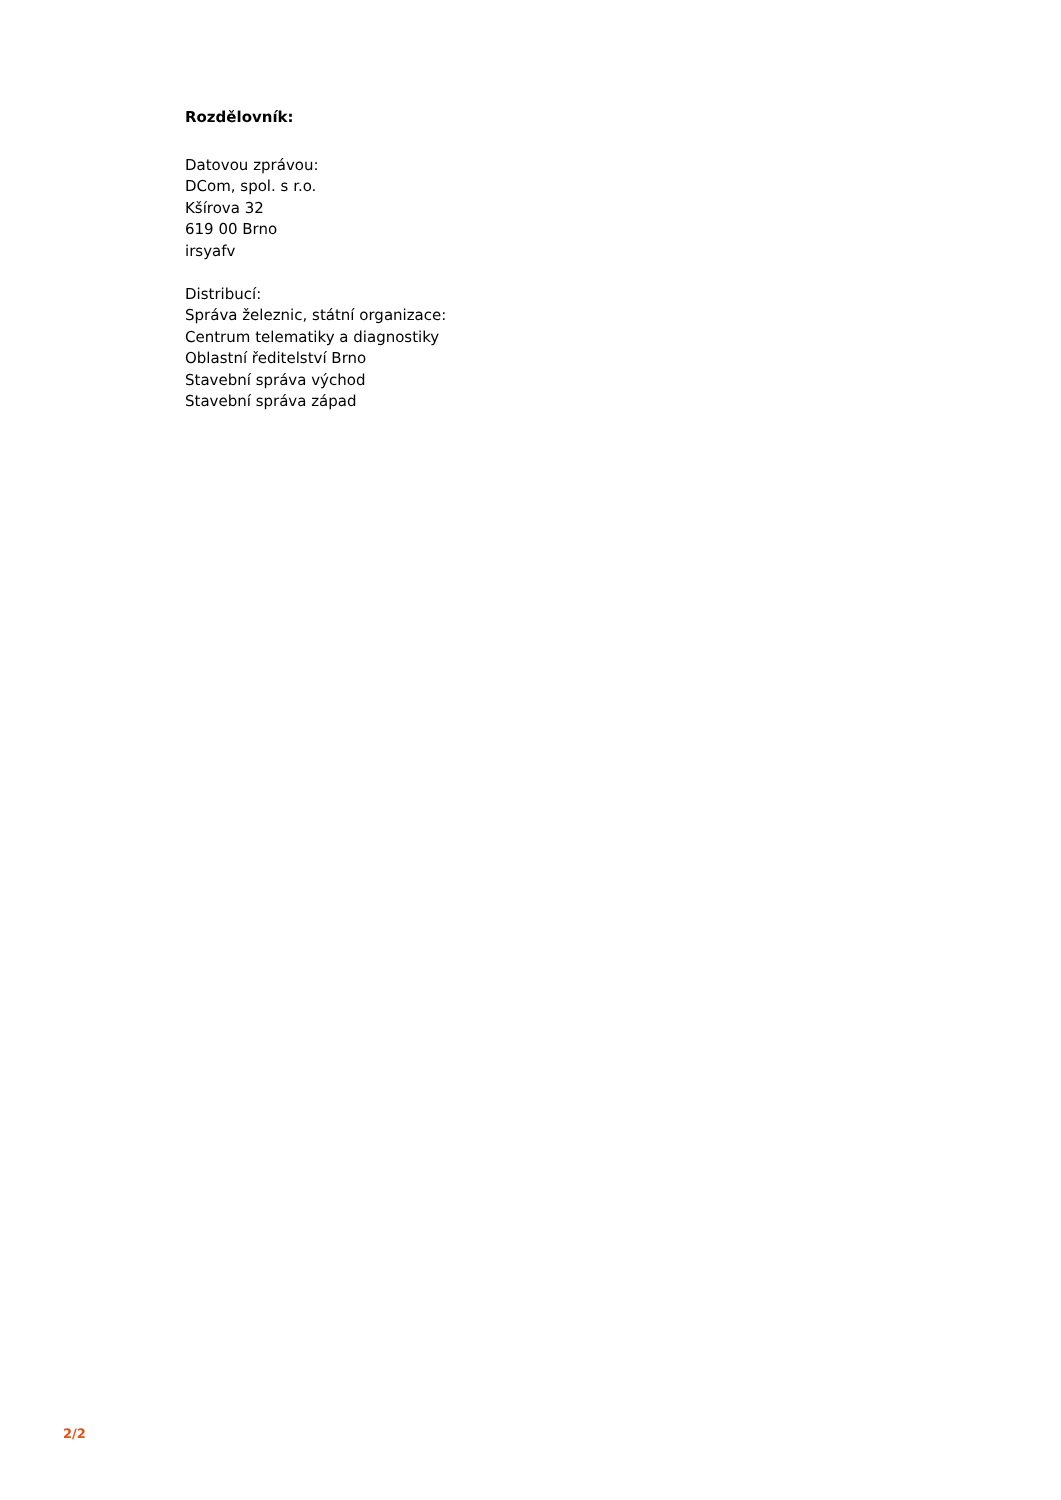Rozdělovník:
Datovou zprávou:
DCom, spol. s r.o.
Kšírova 32
619 00 Brno
irsyafv
Distribucí:
Správa železnic, státní organizace:
Centrum telematiky a diagnostiky
Oblastní ředitelství Brno
Stavební správa východ
Stavební správa západ
2/2